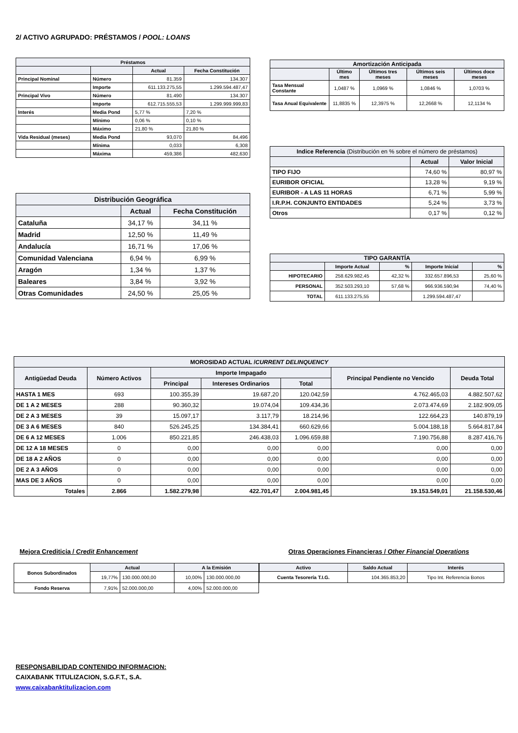2/ ACTIVO AGRUPADO: PRÉSTAMOS / POOL: LOANS
| Préstamos | | | |
| --- | --- | --- | --- |
| | | Actual | Fecha Constitución |
| Principal Nominal | Número | 81.359 | 134.307 |
| | Importe | 611.133.275,55 | 1.299.594.487,47 |
| Principal Vivo | Número | 81.490 | 134.307 |
| | Importe | 612.715.555,53 | 1.299.999.999,83 |
| Interés | Media Pond | 5,77 % | 7,20 % |
| | Mínimo | 0,06 % | 0,10 % |
| | Máximo | 21,80 % | 21,80 % |
| Vida Residual (meses) | Media Pond | 93,070 | 84,496 |
| | Mínima | 0,033 | 6,308 |
| | Máxima | 459,386 | 482,630 |
| Distribución Geográfica | | |
| --- | --- | --- |
| | Actual | Fecha Constitución |
| Cataluña | 34,17 % | 34,11 % |
| Madrid | 12,50 % | 11,49 % |
| Andalucía | 16,71 % | 17,06 % |
| Comunidad Valenciana | 6,94 % | 6,99 % |
| Aragón | 1,34 % | 1,37 % |
| Baleares | 3,84 % | 3,92 % |
| Otras Comunidades | 24,50 % | 25,05 % |
| Amortización Anticipada | | | | |
| --- | --- | --- | --- | --- |
| | Último mes | Últimos tres meses | Últimos seis meses | Últimos doce meses |
| Tasa Mensual Constante | 1,0487 % | 1,0969 % | 1,0846 % | 1,0703 % |
| Tasa Anual Equivalente | 11,8835 % | 12,3975 % | 12,2668 % | 12,1134 % |
| Indice Referencia (Distribución en % sobre el número de préstamos) | | |
| --- | --- | --- |
| | Actual | Valor Inicial |
| TIPO FIJO | 74,60 % | 80,97 % |
| EURIBOR OFICIAL | 13,28 % | 9,19 % |
| EURIBOR - A LAS 11 HORAS | 6,71 % | 5,99 % |
| I.R.P.H. CONJUNTO ENTIDADES | 5,24 % | 3,73 % |
| Otros | 0,17 % | 0,12 % |
| TIPO GARANTÍA | | | | |
| --- | --- | --- | --- | --- |
| | Importe Actual | % | Importe Inicial | % |
| HIPOTECARIO | 258.629.982,45 | 42,32 % | 332.657.896,53 | 25,60 % |
| PERSONAL | 352.503.293,10 | 57,68 % | 966.936.590,94 | 74,40 % |
| TOTAL | 611.133.275,55 | | 1.299.594.487,47 | |
| MOROSIDAD ACTUAL / CURRENT DELINQUENCY | | | | | | |
| --- | --- | --- | --- | --- | --- | --- |
| Antigüedad Deuda | Número Activos | Importe Impagado | | | Principal Pendiente no Vencido | Deuda Total |
| | | Principal | Intereses Ordinarios | Total | | |
| HASTA 1 MES | 693 | 100.355,39 | 19.687,20 | 120.042,59 | 4.762.465,03 | 4.882.507,62 |
| DE 1 A 2 MESES | 288 | 90.360,32 | 19.074,04 | 109.434,36 | 2.073.474,69 | 2.182.909,05 |
| DE 2 A 3 MESES | 39 | 15.097,17 | 3.117,79 | 18.214,96 | 122.664,23 | 140.879,19 |
| DE 3 A 6 MESES | 840 | 526.245,25 | 134.384,41 | 660.629,66 | 5.004.188,18 | 5.664.817,84 |
| DE 6 A 12 MESES | 1.006 | 850.221,85 | 246.438,03 | 1.096.659,88 | 7.190.756,88 | 8.287.416,76 |
| DE 12 A 18 MESES | 0 | 0,00 | 0,00 | 0,00 | 0,00 | 0,00 |
| DE 18 A 2 AÑOS | 0 | 0,00 | 0,00 | 0,00 | 0,00 | 0,00 |
| DE 2 A 3 AÑOS | 0 | 0,00 | 0,00 | 0,00 | 0,00 | 0,00 |
| MAS DE 3 AÑOS | 0 | 0,00 | 0,00 | 0,00 | 0,00 | 0,00 |
| Totales | 2.866 | 1.582.279,98 | 422.701,47 | 2.004.981,45 | 19.153.549,01 | 21.158.530,46 |
Mejora Crediticia / Credit Enhancement
Otras Operaciones Financieras / Other Financial Operations
| Bonos Subordinados | Actual | | A la Emisión | |
| --- | --- | --- | --- | --- |
| | 19,77% | 130.000.000,00 | 10,00% | 130.000.000,00 |
| Fondo Reserva | 7,91% | 52.000.000,00 | 4,00% | 52.000.000,00 |
| Activo | Saldo Actual | Interés |
| --- | --- | --- |
| Cuenta Tesorería T.I.G. | 104.365.853,20 | Tipo Int. Referencia Bonos |
RESPONSABILIDAD CONTENIDO INFORMACION:
CAIXABANK TITULIZACION, S.G.F.T., S.A.
www.caixabanktitulizacion.com